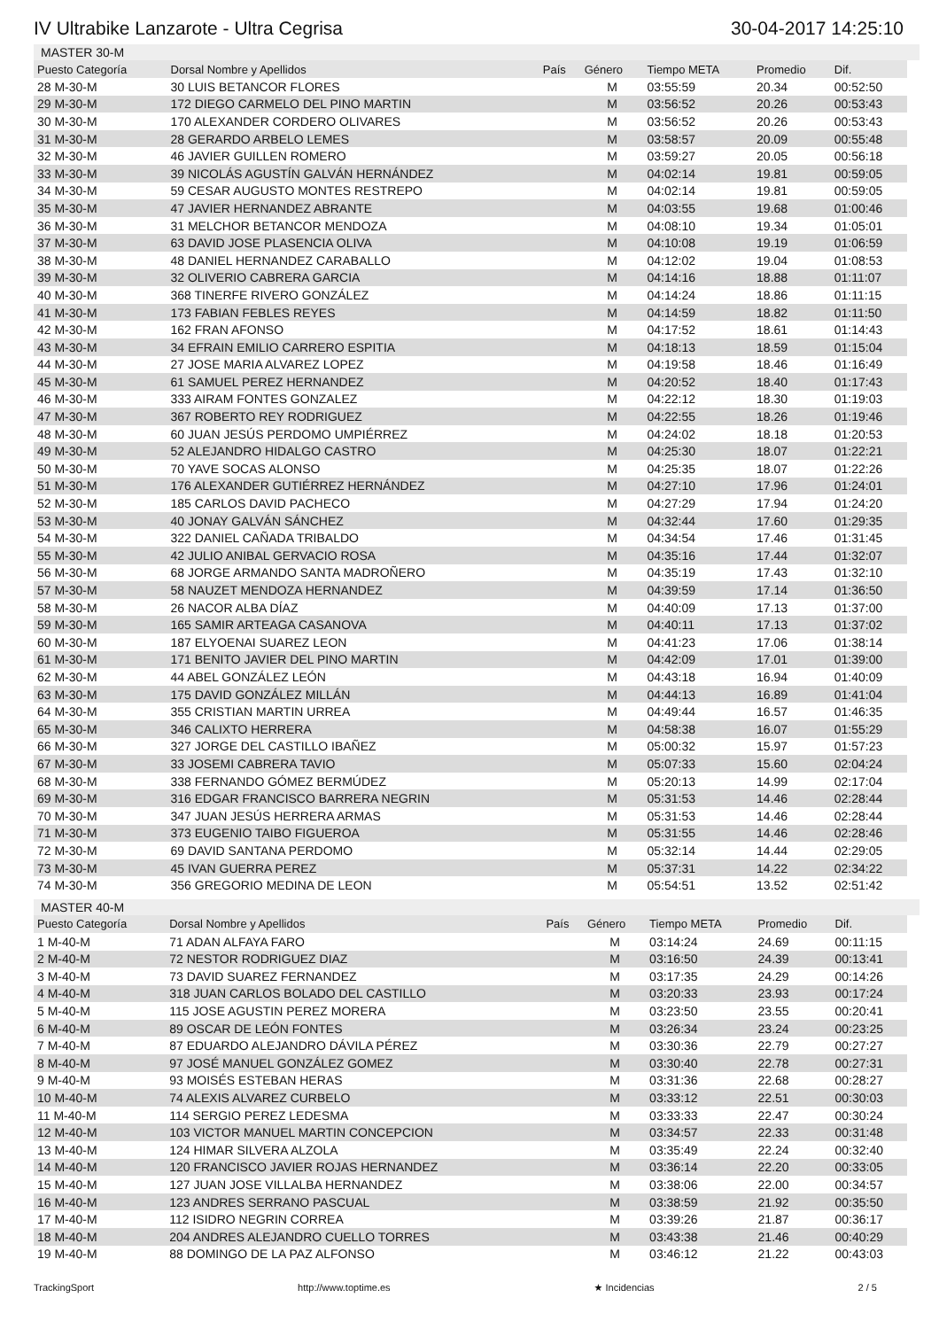IV Ultrabike Lanzarote - Ultra Cegrisa 30-04-2017 14:25:10
MASTER 30-M
| Puesto Categoría | Dorsal Nombre y Apellidos | País | Género | Tiempo META | Promedio | Dif. |
| --- | --- | --- | --- | --- | --- | --- |
| 28 M-30-M | 30 LUIS BETANCOR FLORES | | M | 03:55:59 | 20.34 | 00:52:50 |
| 29 M-30-M | 172 DIEGO CARMELO DEL PINO MARTIN | | M | 03:56:52 | 20.26 | 00:53:43 |
| 30 M-30-M | 170 ALEXANDER CORDERO OLIVARES | | M | 03:56:52 | 20.26 | 00:53:43 |
| 31 M-30-M | 28 GERARDO ARBELO LEMES | | M | 03:58:57 | 20.09 | 00:55:48 |
| 32 M-30-M | 46 JAVIER GUILLEN ROMERO | | M | 03:59:27 | 20.05 | 00:56:18 |
| 33 M-30-M | 39 NICOLÁS AGUSTÍN GALVÁN HERNÁNDEZ | | M | 04:02:14 | 19.81 | 00:59:05 |
| 34 M-30-M | 59 CESAR AUGUSTO MONTES RESTREPO | | M | 04:02:14 | 19.81 | 00:59:05 |
| 35 M-30-M | 47 JAVIER HERNANDEZ ABRANTE | | M | 04:03:55 | 19.68 | 01:00:46 |
| 36 M-30-M | 31 MELCHOR BETANCOR MENDOZA | | M | 04:08:10 | 19.34 | 01:05:01 |
| 37 M-30-M | 63 DAVID JOSE PLASENCIA OLIVA | | M | 04:10:08 | 19.19 | 01:06:59 |
| 38 M-30-M | 48 DANIEL HERNANDEZ CARABALLO | | M | 04:12:02 | 19.04 | 01:08:53 |
| 39 M-30-M | 32 OLIVERIO CABRERA GARCIA | | M | 04:14:16 | 18.88 | 01:11:07 |
| 40 M-30-M | 368 TINERFE RIVERO GONZÁLEZ | | M | 04:14:24 | 18.86 | 01:11:15 |
| 41 M-30-M | 173 FABIAN FEBLES REYES | | M | 04:14:59 | 18.82 | 01:11:50 |
| 42 M-30-M | 162 FRAN AFONSO | | M | 04:17:52 | 18.61 | 01:14:43 |
| 43 M-30-M | 34 EFRAIN EMILIO CARRERO ESPITIA | | M | 04:18:13 | 18.59 | 01:15:04 |
| 44 M-30-M | 27 JOSE MARIA ALVAREZ LOPEZ | | M | 04:19:58 | 18.46 | 01:16:49 |
| 45 M-30-M | 61 SAMUEL PEREZ HERNANDEZ | | M | 04:20:52 | 18.40 | 01:17:43 |
| 46 M-30-M | 333 AIRAM FONTES GONZALEZ | | M | 04:22:12 | 18.30 | 01:19:03 |
| 47 M-30-M | 367 ROBERTO REY RODRIGUEZ | | M | 04:22:55 | 18.26 | 01:19:46 |
| 48 M-30-M | 60 JUAN JESÚS PERDOMO UMPIÉRREZ | | M | 04:24:02 | 18.18 | 01:20:53 |
| 49 M-30-M | 52 ALEJANDRO HIDALGO CASTRO | | M | 04:25:30 | 18.07 | 01:22:21 |
| 50 M-30-M | 70 YAVE SOCAS ALONSO | | M | 04:25:35 | 18.07 | 01:22:26 |
| 51 M-30-M | 176 ALEXANDER GUTIÉRREZ HERNÁNDEZ | | M | 04:27:10 | 17.96 | 01:24:01 |
| 52 M-30-M | 185 CARLOS DAVID PACHECO | | M | 04:27:29 | 17.94 | 01:24:20 |
| 53 M-30-M | 40 JONAY GALVÁN SÁNCHEZ | | M | 04:32:44 | 17.60 | 01:29:35 |
| 54 M-30-M | 322 DANIEL CAÑADA TRIBALDO | | M | 04:34:54 | 17.46 | 01:31:45 |
| 55 M-30-M | 42 JULIO ANIBAL GERVACIO ROSA | | M | 04:35:16 | 17.44 | 01:32:07 |
| 56 M-30-M | 68 JORGE ARMANDO SANTA MADROÑERO | | M | 04:35:19 | 17.43 | 01:32:10 |
| 57 M-30-M | 58 NAUZET MENDOZA HERNANDEZ | | M | 04:39:59 | 17.14 | 01:36:50 |
| 58 M-30-M | 26 NACOR ALBA DÍAZ | | M | 04:40:09 | 17.13 | 01:37:00 |
| 59 M-30-M | 165 SAMIR ARTEAGA CASANOVA | | M | 04:40:11 | 17.13 | 01:37:02 |
| 60 M-30-M | 187 ELYOENAI SUAREZ LEON | | M | 04:41:23 | 17.06 | 01:38:14 |
| 61 M-30-M | 171 BENITO JAVIER DEL PINO MARTIN | | M | 04:42:09 | 17.01 | 01:39:00 |
| 62 M-30-M | 44 ABEL GONZÁLEZ LEÓN | | M | 04:43:18 | 16.94 | 01:40:09 |
| 63 M-30-M | 175 DAVID GONZÁLEZ MILLÁN | | M | 04:44:13 | 16.89 | 01:41:04 |
| 64 M-30-M | 355 CRISTIAN MARTIN URREA | | M | 04:49:44 | 16.57 | 01:46:35 |
| 65 M-30-M | 346 CALIXTO HERRERA | | M | 04:58:38 | 16.07 | 01:55:29 |
| 66 M-30-M | 327 JORGE DEL CASTILLO IBAÑEZ | | M | 05:00:32 | 15.97 | 01:57:23 |
| 67 M-30-M | 33 JOSEMI CABRERA TAVIO | | M | 05:07:33 | 15.60 | 02:04:24 |
| 68 M-30-M | 338 FERNANDO GÓMEZ BERMÚDEZ | | M | 05:20:13 | 14.99 | 02:17:04 |
| 69 M-30-M | 316 EDGAR FRANCISCO BARRERA NEGRIN | | M | 05:31:53 | 14.46 | 02:28:44 |
| 70 M-30-M | 347 JUAN JESÚS HERRERA ARMAS | | M | 05:31:53 | 14.46 | 02:28:44 |
| 71 M-30-M | 373 EUGENIO TAIBO FIGUEROA | | M | 05:31:55 | 14.46 | 02:28:46 |
| 72 M-30-M | 69 DAVID SANTANA PERDOMO | | M | 05:32:14 | 14.44 | 02:29:05 |
| 73 M-30-M | 45 IVAN GUERRA PEREZ | | M | 05:37:31 | 14.22 | 02:34:22 |
| 74 M-30-M | 356 GREGORIO MEDINA DE LEON | | M | 05:54:51 | 13.52 | 02:51:42 |
MASTER 40-M
| Puesto Categoría | Dorsal Nombre y Apellidos | País | Género | Tiempo META | Promedio | Dif. |
| --- | --- | --- | --- | --- | --- | --- |
| 1 M-40-M | 71 ADAN ALFAYA FARO | | M | 03:14:24 | 24.69 | 00:11:15 |
| 2 M-40-M | 72 NESTOR RODRIGUEZ DIAZ | | M | 03:16:50 | 24.39 | 00:13:41 |
| 3 M-40-M | 73 DAVID SUAREZ FERNANDEZ | | M | 03:17:35 | 24.29 | 00:14:26 |
| 4 M-40-M | 318 JUAN CARLOS BOLADO DEL CASTILLO | | M | 03:20:33 | 23.93 | 00:17:24 |
| 5 M-40-M | 115 JOSE AGUSTIN PEREZ MORERA | | M | 03:23:50 | 23.55 | 00:20:41 |
| 6 M-40-M | 89 OSCAR DE LEÓN FONTES | | M | 03:26:34 | 23.24 | 00:23:25 |
| 7 M-40-M | 87 EDUARDO ALEJANDRO DÁVILA PÉREZ | | M | 03:30:36 | 22.79 | 00:27:27 |
| 8 M-40-M | 97 JOSÉ MANUEL GONZÁLEZ GOMEZ | | M | 03:30:40 | 22.78 | 00:27:31 |
| 9 M-40-M | 93 MOISÉS ESTEBAN HERAS | | M | 03:31:36 | 22.68 | 00:28:27 |
| 10 M-40-M | 74 ALEXIS ALVAREZ CURBELO | | M | 03:33:12 | 22.51 | 00:30:03 |
| 11 M-40-M | 114 SERGIO PEREZ LEDESMA | | M | 03:33:33 | 22.47 | 00:30:24 |
| 12 M-40-M | 103 VICTOR MANUEL MARTIN CONCEPCION | | M | 03:34:57 | 22.33 | 00:31:48 |
| 13 M-40-M | 124 HIMAR SILVERA ALZOLA | | M | 03:35:49 | 22.24 | 00:32:40 |
| 14 M-40-M | 120 FRANCISCO JAVIER ROJAS HERNANDEZ | | M | 03:36:14 | 22.20 | 00:33:05 |
| 15 M-40-M | 127 JUAN JOSE VILLALBA HERNANDEZ | | M | 03:38:06 | 22.00 | 00:34:57 |
| 16 M-40-M | 123 ANDRES SERRANO PASCUAL | | M | 03:38:59 | 21.92 | 00:35:50 |
| 17 M-40-M | 112 ISIDRO NEGRIN CORREA | | M | 03:39:26 | 21.87 | 00:36:17 |
| 18 M-40-M | 204 ANDRES ALEJANDRO CUELLO TORRES | | M | 03:43:38 | 21.46 | 00:40:29 |
| 19 M-40-M | 88 DOMINGO DE LA PAZ ALFONSO | | M | 03:46:12 | 21.22 | 00:43:03 |
TrackingSport http://www.toptime.es ★ Incidencias 2 / 5